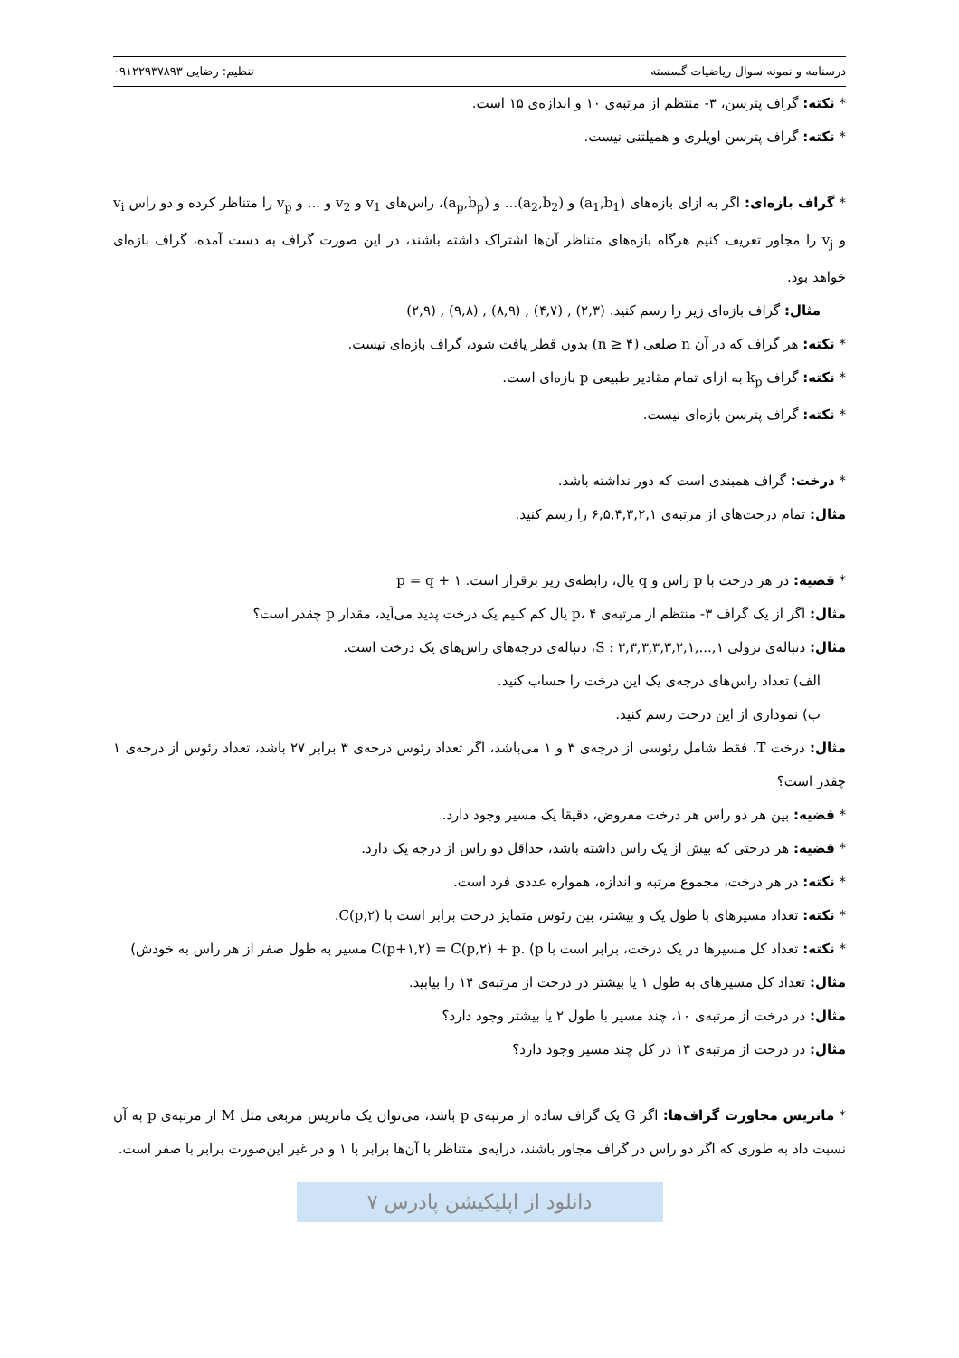درسنامه و نمونه سوال ریاضیات گسسته تنظیم: رضایی ۰۹۱۲۲۹۳۷۸۹۳
* نکته: گراف پترسن، ۳- منتظم از مرتبه‌ی ۱۰ و اندازه‌ی ۱۵ است.
* نکته: گراف پترسن اویلری و همیلتنی نیست.
* گراف بازه‌ای: اگر به ازای بازه‌های (a<sub>1</sub>,b<sub>1</sub>) و (a<sub>2</sub>,b<sub>2</sub>)... و (a<sub>p</sub>,b<sub>p</sub>)، راس‌های v<sub>1</sub> و v<sub>2</sub> و ... و v<sub>p</sub> را متناظر کرده و دو راس v<sub>i</sub> و v<sub>j</sub> را مجاور تعریف کنیم هرگاه بازه‌های متناظر آن‌ها اشتراک داشته باشند، در این صورت گراف به دست آمده، گراف بازه‌ای خواهد بود.
مثال: گراف بازه‌ای زیر را رسم کنید. (۲,۹) , (۹,۸) , (۸,۹) , (۴,۷) , (۲,۳)
* نکته: هر گراف که در آن n ضلعی (n ≥ ۴) بدون قطر یافت شود، گراف بازه‌ای نیست.
* نکته: گراف k<sub>p</sub> به ازای تمام مقادیر طبیعی p بازه‌ای است.
* نکته: گراف پترسن بازه‌ای نیست.
* درخت: گراف همبندی است که دور نداشته باشد.
مثال: تمام درخت‌های از مرتبه‌ی ۶,۵,۴,۳,۲,۱ را رسم کنید.
* قضیه: در هر درخت با p راس و q یال، رابطه‌ی زیر برقرار است. p = q + ۱
مثال: اگر از یک گراف ۳- منتظم از مرتبه‌ی p، ۴ یال کم کنیم یک درخت پدید می‌آید، مقدار p چقدر است؟
مثال: دنباله‌ی نزولی S : ۳,۳,۳,۳,۳,۲,۱,...,۱، دنباله‌ی درجه‌های راس‌های یک درخت است.
الف) تعداد راس‌های درجه‌ی یک این درخت را حساب کنید.
ب) نموداری از این درخت رسم کنید.
مثال: درخت T، فقط شامل رئوسی از درجه‌ی ۳ و ۱ می‌باشد، اگر تعداد رئوس درجه‌ی ۳ برابر ۲۷ باشد، تعداد رئوس از درجه‌ی ۱ چقدر است؟
* قضیه: بین هر دو راس هر درخت مفروض، دقیقا یک مسیر وجود دارد.
* قضیه: هر درختی که بیش از یک راس داشته باشد، حداقل دو راس از درجه یک دارد.
* نکته: در هر درخت، مجموع مرتبه و اندازه، همواره عددی فرد است.
* نکته: تعداد مسیرهای با طول یک و بیشتر، بین رئوس متمایز درخت برابر است با C(p,۲).
* نکته: تعداد کل مسیرها در یک درخت، برابر است با C(p+۱,۲) = C(p,۲) + p. (p مسیر به طول صفر از هر راس به خودش)
مثال: تعداد کل مسیرهای به طول ۱ یا بیشتر در درخت از مرتبه‌ی ۱۴ را بیابید.
مثال: در درخت از مرتبه‌ی ۱۰، چند مسیر با طول ۲ یا بیشتر وجود دارد؟
مثال: در درخت از مرتبه‌ی ۱۳ در کل چند مسیر وجود دارد؟
* ماتریس مجاورت گراف‌ها: اگر G یک گراف ساده از مرتبه‌ی p باشد، می‌توان یک ماتریس مربعی مثل M از مرتبه‌ی p به آن نسبت داد به طوری که اگر دو راس در گراف مجاور باشند، درایه‌ی متناظر با آن‌ها برابر با ۱ و در غیر این‌صورت برابر با صفر است.
دانلود از اپلیکیشن پادرس ۷